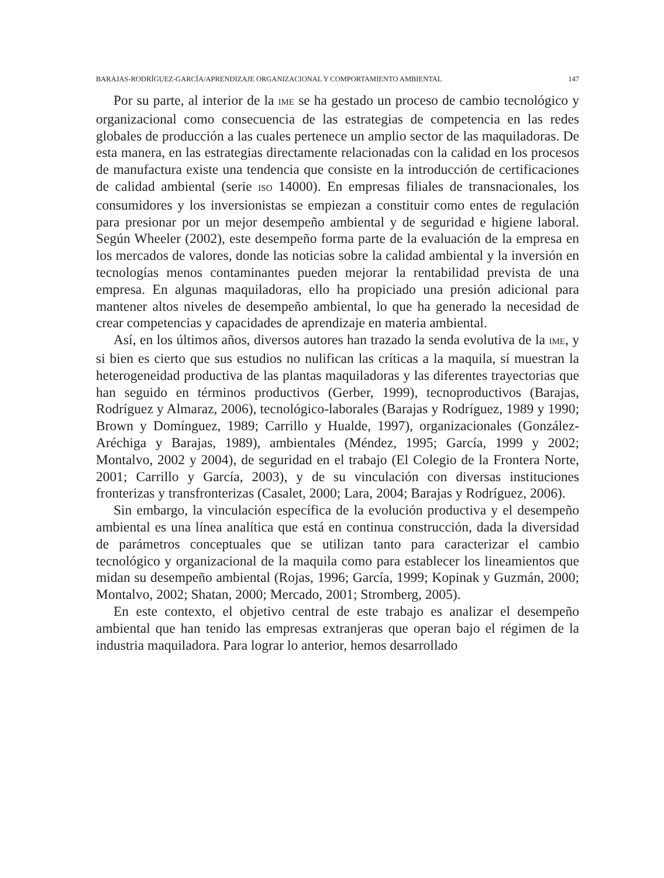BARAJAS-RODRÍGUEZ-GARCÍA/APRENDIZAJE ORGANIZACIONAL Y COMPORTAMIENTO AMBIENTAL 147
Por su parte, al interior de la IME se ha gestado un proceso de cambio tecnológico y organizacional como consecuencia de las estrategias de competencia en las redes globales de producción a las cuales pertenece un amplio sector de las maquiladoras. De esta manera, en las estrategias directamente relacionadas con la calidad en los procesos de manufactura existe una tendencia que consiste en la introducción de certificaciones de calidad ambiental (serie ISO 14000). En empresas filiales de transnacionales, los consumidores y los inversionistas se empiezan a constituir como entes de regulación para presionar por un mejor desempeño ambiental y de seguridad e higiene laboral. Según Wheeler (2002), este desempeño forma parte de la evaluación de la empresa en los mercados de valores, donde las noticias sobre la calidad ambiental y la inversión en tecnologías menos contaminantes pueden mejorar la rentabilidad prevista de una empresa. En algunas maquiladoras, ello ha propiciado una presión adicional para mantener altos niveles de desempeño ambiental, lo que ha generado la necesidad de crear competencias y capacidades de aprendizaje en materia ambiental.
Así, en los últimos años, diversos autores han trazado la senda evolutiva de la IME, y si bien es cierto que sus estudios no nulifican las críticas a la maquila, sí muestran la heterogeneidad productiva de las plantas maquiladoras y las diferentes trayectorias que han seguido en términos productivos (Gerber, 1999), tecnoproductivos (Barajas, Rodríguez y Almaraz, 2006), tecnológico-laborales (Barajas y Rodríguez, 1989 y 1990; Brown y Domínguez, 1989; Carrillo y Hualde, 1997), organizacionales (González-Aréchiga y Barajas, 1989), ambientales (Méndez, 1995; García, 1999 y 2002; Montalvo, 2002 y 2004), de seguridad en el trabajo (El Colegio de la Frontera Norte, 2001; Carrillo y García, 2003), y de su vinculación con diversas instituciones fronterizas y transfronterizas (Casalet, 2000; Lara, 2004; Barajas y Rodríguez, 2006).
Sin embargo, la vinculación específica de la evolución productiva y el desempeño ambiental es una línea analítica que está en continua construcción, dada la diversidad de parámetros conceptuales que se utilizan tanto para caracterizar el cambio tecnológico y organizacional de la maquila como para establecer los lineamientos que midan su desempeño ambiental (Rojas, 1996; García, 1999; Kopinak y Guzmán, 2000; Montalvo, 2002; Shatan, 2000; Mercado, 2001; Stromberg, 2005).
En este contexto, el objetivo central de este trabajo es analizar el desempeño ambiental que han tenido las empresas extranjeras que operan bajo el régimen de la industria maquiladora. Para lograr lo anterior, hemos desarrollado